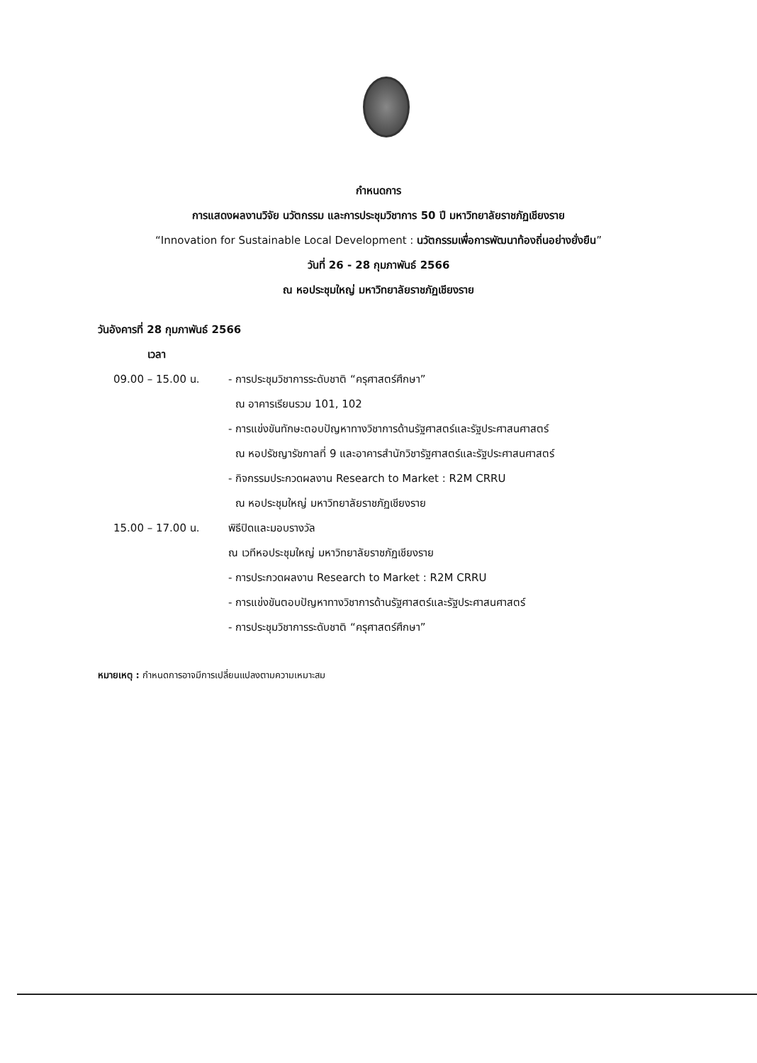กำหนดการ
การแสดงผลงานวิจัย นวัตกรรม และการประชุมวิชาการ 50 ปี มหาวิทยาลัยราชภัฏเชียงราย
“Innovation for Sustainable Local Development : นวัตกรรมเพื่อการพัฒนาท้องถิ่นอย่างยั่งยืน”
วันที่ 26 - 28 กุมภาพันธ์ 2566
ณ หอประชุมใหญ่ มหาวิทยาลัยราชภัฏเชียงราย
วันอังคารที่ 28 กุมภาพันธ์ 2566
เวลา
09.00 – 15.00 น. - การประชุมวิชาการระดับชาติ “ครุศาสตร์ศึกษา”
ณ อาคารเรียนรวม 101, 102
- การแข่งขันทักษะตอบปัญหาทางวิชาการด้านรัฐศาสตร์และรัฐประศาสนศาสตร์
ณ หอปรัชญารัชกาลที่ 9 และอาคารสำนักวิชารัฐศาสตร์และรัฐประศาสนศาสตร์
- กิจกรรมประกวดผลงาน Research to Market : R2M CRRU
ณ หอประชุมใหญ่ มหาวิทยาลัยราชภัฏเชียงราย
15.00 – 17.00 น. พิธีปิดและมอบรางวัล
ณ เวทีหอประชุมใหญ่ มหาวิทยาลัยราชภัฏเชียงราย
- การประกวดผลงาน Research to Market : R2M CRRU
- การแข่งขันตอบปัญหาทางวิชาการด้านรัฐศาสตร์และรัฐประศาสนศาสตร์
- การประชุมวิชาการระดับชาติ “ครุศาสตร์ศึกษา”
หมายเหตุ : กำหนดการอาจมีการเปลี่ยนแปลงตามความเหมาะสม